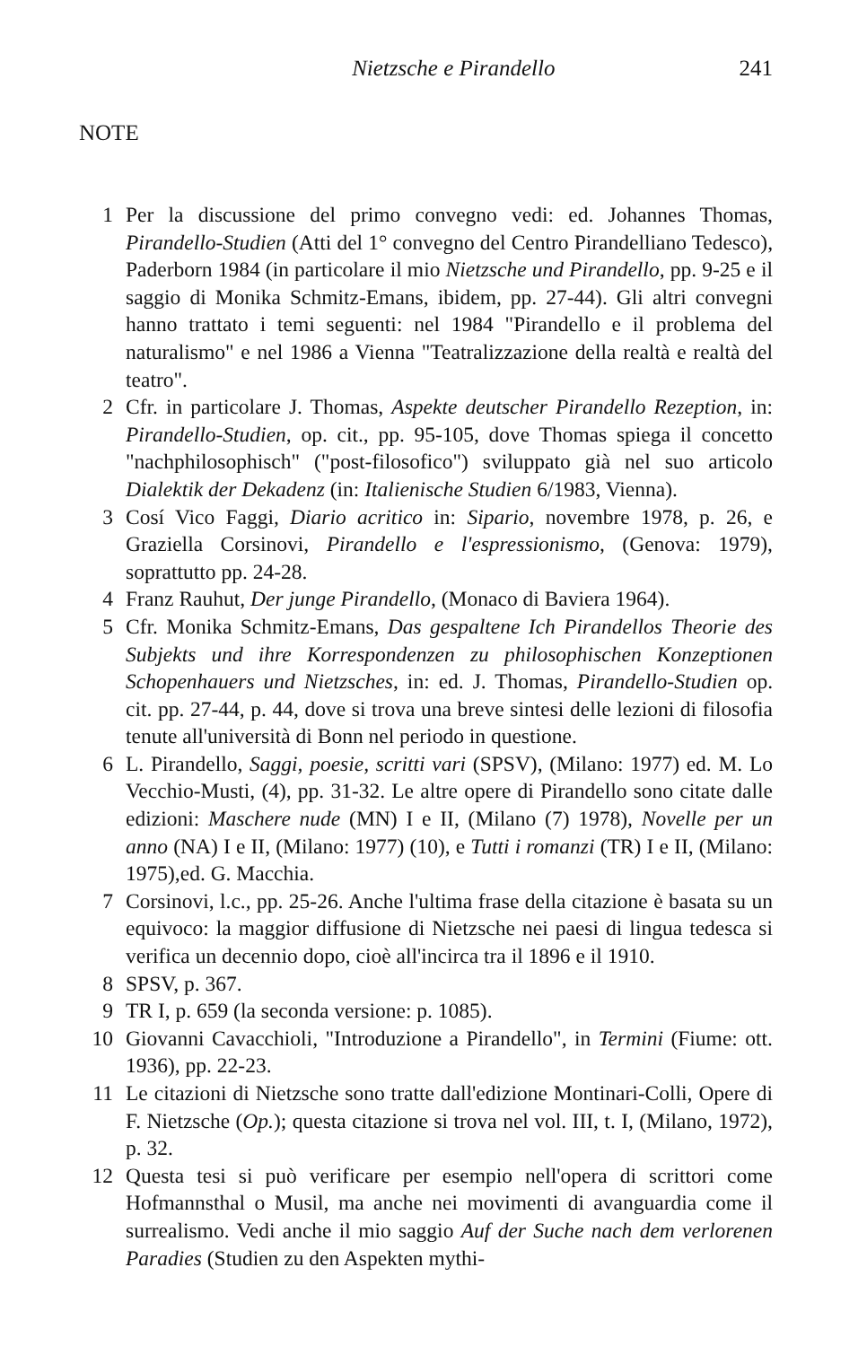Nietzsche e Pirandello 241
NOTE
1 Per la discussione del primo convegno vedi: ed. Johannes Thomas, Pirandello-Studien (Atti del 1° convegno del Centro Pirandelliano Tedesco), Paderborn 1984 (in particolare il mio Nietzsche und Pirandello, pp. 9-25 e il saggio di Monika Schmitz-Emans, ibidem, pp. 27-44). Gli altri convegni hanno trattato i temi seguenti: nel 1984 "Pirandello e il problema del naturalismo" e nel 1986 a Vienna "Teatralizzazione della realtà e realtà del teatro".
2 Cfr. in particolare J. Thomas, Aspekte deutscher Pirandello Rezeption, in: Pirandello-Studien, op. cit., pp. 95-105, dove Thomas spiega il concetto "nachphilosophisch" ("post-filosofico") sviluppato già nel suo articolo Dialektik der Dekadenz (in: Italienische Studien 6/1983, Vienna).
3 Cosí Vico Faggi, Diario acritico in: Sipario, novembre 1978, p. 26, e Graziella Corsinovi, Pirandello e l'espressionismo, (Genova: 1979), soprattutto pp. 24-28.
4 Franz Rauhut, Der junge Pirandello, (Monaco di Baviera 1964).
5 Cfr. Monika Schmitz-Emans, Das gespaltene Ich Pirandellos Theorie des Subjekts und ihre Korrespondenzen zu philosophischen Konzeptionen Schopenhauers und Nietzsches, in: ed. J. Thomas, Pirandello-Studien op. cit. pp. 27-44, p. 44, dove si trova una breve sintesi delle lezioni di filosofia tenute all'università di Bonn nel periodo in questione.
6 L. Pirandello, Saggi, poesie, scritti vari (SPSV), (Milano: 1977) ed. M. Lo Vecchio-Musti, (4), pp. 31-32. Le altre opere di Pirandello sono citate dalle edizioni: Maschere nude (MN) I e II, (Milano (7) 1978), Novelle per un anno (NA) I e II, (Milano: 1977) (10), e Tutti i romanzi (TR) I e II, (Milano: 1975),ed. G. Macchia.
7 Corsinovi, l.c., pp. 25-26. Anche l'ultima frase della citazione è basata su un equivoco: la maggior diffusione di Nietzsche nei paesi di lingua tedesca si verifica un decennio dopo, cioè all'incirca tra il 1896 e il 1910.
8 SPSV, p. 367.
9 TR I, p. 659 (la seconda versione: p. 1085).
10 Giovanni Cavacchioli, "Introduzione a Pirandello", in Termini (Fiume: ott. 1936), pp. 22-23.
11 Le citazioni di Nietzsche sono tratte dall'edizione Montinari-Colli, Opere di F. Nietzsche (Op.); questa citazione si trova nel vol. III, t. I, (Milano, 1972), p. 32.
12 Questa tesi si può verificare per esempio nell'opera di scrittori come Hofmannsthal o Musil, ma anche nei movimenti di avanguardia come il surrealismo. Vedi anche il mio saggio Auf der Suche nach dem verlorenen Paradies (Studien zu den Aspekten mythi-